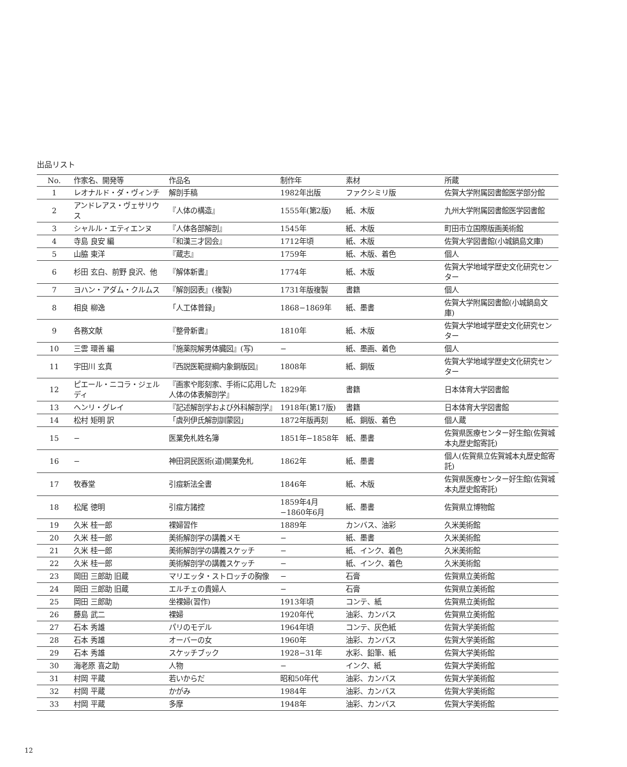出品リスト
| No. | 作家名、開発等 | 作品名 | 制作年 | 素材 | 所蔵 |
| --- | --- | --- | --- | --- | --- |
| 1 | レオナルド・ダ・ヴィンチ | 解剖手稿 | 1982年出版 | ファクシミリ版 | 佐賀大学附属図書館医学部分館 |
| 2 | アンドレアス・ヴェサリウス | 『人体の構造』 | 1555年(第2版) | 紙、木版 | 九州大学附属図書館医学図書館 |
| 3 | シャルル・エティエンヌ | 『人体各部解剖』 | 1545年 | 紙、木版 | 町田市立国際版画美術館 |
| 4 | 寺島 良安 編 | 『和漢三才図会』 | 1712年頃 | 紙、木版 | 佐賀大学図書館(小城鍋島文庫) |
| 5 | 山脇 東洋 | 『蔵志』 | 1759年 | 紙、木版、着色 | 個人 |
| 6 | 杉田 玄白、前野 良沢、他 | 『解体新書』 | 1774年 | 紙、木版 | 佐賀大学地域学歴史文化研究センター |
| 7 | ヨハン・アダム・クルムス | 『解剖図表』(複製) | 1731年版複製 | 書籍 | 個人 |
| 8 | 相良 柳逸 | 「人工体普録」 | 1868−1869年 | 紙、墨書 | 佐賀大学附属図書館(小城鍋島文庫) |
| 9 | 各務文献 | 『整骨新書』 | 1810年 | 紙、木版 | 佐賀大学地域学歴史文化研究センター |
| 10 | 三雲 環善 編 | 『施薬院解男体臓図』(写) | − | 紙、墨画、着色 | 個人 |
| 11 | 宇田川 玄真 | 『西説医範提綱内象銅版図』 | 1808年 | 紙、銅版 | 佐賀大学地域学歴史文化研究センター |
| 12 | ピエール・ニコラ・ジェルディ | 『画家や彫刻家、手術に応用した人体の体表解剖学』 | 1829年 | 書籍 | 日本体育大学図書館 |
| 13 | ヘンリ・グレイ | 『記述解剖学および外科解剖学』 | 1918年(第17版) | 書籍 | 日本体育大学図書館 |
| 14 | 松村 矩明 訳 | 「虞列伊氏解剖訓蒙図」 | 1872年版再刻 | 紙、銅版、着色 | 個人蔵 |
| 15 | − | 医業免札姓名簿 | 1851年−1858年 | 紙、墨書 | 佐賀県医療センター好生館(佐賀城本丸歴史館寄託) |
| 16 | − | 神田洞民医術(道)開業免札 | 1862年 | 紙、墨書 | 個人(佐賀県立佐賀城本丸歴史館寄託) |
| 17 | 牧春堂 | 引痘新法全書 | 1846年 | 紙、木版 | 佐賀県医療センター好生館(佐賀城本丸歴史館寄託) |
| 18 | 松尾 徳明 | 引痘方諸控 | 1859年4月 −1860年6月 | 紙、墨書 | 佐賀県立博物館 |
| 19 | 久米 桂一郎 | 裸婦習作 | 1889年 | カンバス、油彩 | 久米美術館 |
| 20 | 久米 桂一郎 | 美術解剖学の講義メモ | − | 紙、墨書 | 久米美術館 |
| 21 | 久米 桂一郎 | 美術解剖学の講義スケッチ | − | 紙、インク、着色 | 久米美術館 |
| 22 | 久米 桂一郎 | 美術解剖学の講義スケッチ | − | 紙、インク、着色 | 久米美術館 |
| 23 | 岡田 三郎助 旧蔵 | マリエッタ・ストロッチの胸像 | − | 石膏 | 佐賀県立美術館 |
| 24 | 岡田 三郎助 旧蔵 | エルチェの貴婦人 | − | 石膏 | 佐賀県立美術館 |
| 25 | 岡田 三郎助 | 坐裸婦(習作) | 1913年頃 | コンテ、紙 | 佐賀県立美術館 |
| 26 | 藤島 武二 | 裸婦 | 1920年代 | 油彩、カンバス | 佐賀県立美術館 |
| 27 | 石本 秀雄 | パリのモデル | 1964年頃 | コンテ、灰色紙 | 佐賀大学美術館 |
| 28 | 石本 秀雄 | オーバーの女 | 1960年 | 油彩、カンバス | 佐賀大学美術館 |
| 29 | 石本 秀雄 | スケッチブック | 1928−31年 | 水彩、鉛筆、紙 | 佐賀大学美術館 |
| 30 | 海老原 喜之助 | 人物 | − | インク、紙 | 佐賀大学美術館 |
| 31 | 村岡 平蔵 | 若いからだ | 昭和50年代 | 油彩、カンバス | 佐賀大学美術館 |
| 32 | 村岡 平蔵 | かがみ | 1984年 | 油彩、カンバス | 佐賀大学美術館 |
| 33 | 村岡 平蔵 | 多摩 | 1948年 | 油彩、カンバス | 佐賀大学美術館 |
12